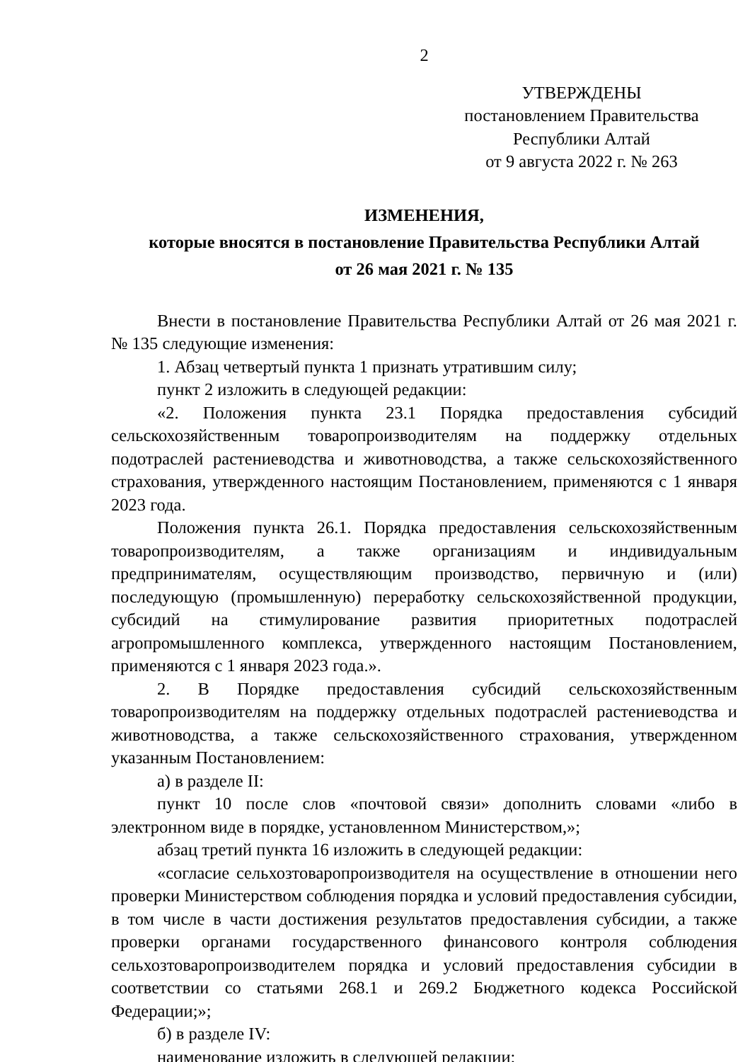2
УТВЕРЖДЕНЫ
постановлением Правительства
Республики Алтай
от 9 августа 2022 г. № 263
ИЗМЕНЕНИЯ,
которые вносятся в постановление Правительства Республики Алтай
от 26 мая 2021 г. № 135
Внести в постановление Правительства Республики Алтай от 26 мая 2021 г. № 135 следующие изменения:
1. Абзац четвертый пункта 1 признать утратившим силу;
пункт 2 изложить в следующей редакции:
«2. Положения пункта 23.1 Порядка предоставления субсидий сельскохозяйственным товаропроизводителям на поддержку отдельных подотраслей растениеводства и животноводства, а также сельскохозяйственного страхования, утвержденного настоящим Постановлением, применяются с 1 января 2023 года.
Положения пункта 26.1. Порядка предоставления сельскохозяйственным товаропроизводителям, а также организациям и индивидуальным предпринимателям, осуществляющим производство, первичную и (или) последующую (промышленную) переработку сельскохозяйственной продукции, субсидий на стимулирование развития приоритетных подотраслей агропромышленного комплекса, утвержденного настоящим Постановлением, применяются с 1 января 2023 года.».
2. В Порядке предоставления субсидий сельскохозяйственным товаропроизводителям на поддержку отдельных подотраслей растениеводства и животноводства, а также сельскохозяйственного страхования, утвержденном указанным Постановлением:
а) в разделе II:
пункт 10 после слов «почтовой связи» дополнить словами «либо в электронном виде в порядке, установленном Министерством,»;
абзац третий пункта 16 изложить в следующей редакции:
«согласие сельхозтоваропроизводителя на осуществление в отношении него проверки Министерством соблюдения порядка и условий предоставления субсидии, в том числе в части достижения результатов предоставления субсидии, а также проверки органами государственного финансового контроля соблюдения сельхозтоваропроизводителем порядка и условий предоставления субсидии в соответствии со статьями 268.1 и 269.2 Бюджетного кодекса Российской Федерации;»;
б) в разделе IV:
наименование изложить в следующей редакции: